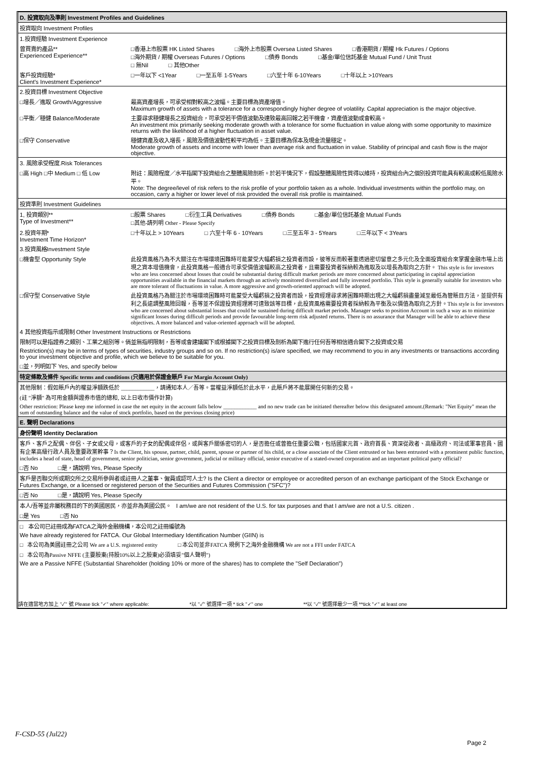D. 投資取向及準則 Investment Profiles and Guidelines
投資取向 Investment Profiles
1.投資經驗 Investment Experience
曾買賣的產品**
Experienced Experience**
□香港上市股票 HK Listed Shares □海外上市股票 Oversea Listed Shares □香港期貨 / 期權 Hk Futures / Options
□海外期貨 / 期權 Overseas Futures / Options □債券 Bonds □基金/單位信託基金 Mutual Fund / Unit Trust
□ 無Nil □ 其他Other
客戶投資經驗*
Client's Investment Experience*
□一年以下 <1Year □一至五年 1-5Years □六至十年 6-10Years □十年以上 >10Years
2.投資目標 Investment Objective
□增長／進取 Growth/Aggressive 最高資產增長，可承受相對較高之波幅。主要目標為資產增值。
Maximum growth of assets with a tolerance for a correspondingly higher degree of volatility. Capital appreciation is the major objective.
□平衡／穩健 Balance/Moderate 主要尋求穩健增長之投資組合，可承受若干價值波動及達致最高回報之若干機會，資產值波動或會較高。
An investment mix primarily seeking moderate growth with a tolerance for some fluctuation in value along with some opportunity to maximize returns with the likelihood of a higher fluctuation in asset value.
□保守 Conservative 穩健資產及收入增長，風險及價值波動性較平均為低。主要目標為保本及現金流量穩定。
Moderate growth of assets and income with lower than average risk and fluctuation in value. Stability of principal and cash flow is the major objective.
3. 風險承受程度.Risk Tolerances
□高 High □中 Medium □ 低 Low 附註：風險程度／水平指閣下投資組合之整體風險剖析。於若干情況下，假設整體風險性質得以維持，投資組合內之個別投資可能具有較高或較低風險水平。
Note: The degree/level of risk refers to the risk profile of your portfolio taken as a whole. Individual investments within the portfolio may, on occasion, carry a higher or lower level of risk provided the overall risk profile is maintained.
投資準則 Investment Guidelines
1, 投資類別**
Type of Investment**
□股票 Shares □衍生工具 Derivatives □債券 Bonds □基金/單位信託基金 Mutual Funds
□其他-請列明 Other - Please Specify
2.投資年期*
Investment Time Horizon*
□十年以上 > 10Years □ 六至十年 6 - 10Years □三至五年 3 - 5Years □三年以下 < 3Years
3.投資風格Investment Style
□機會型 Opportunity Style 此投資風格乃為不大關注在市場環境困難時可能蒙受大幅虧損之投資者而設，彼等反而較著重透過密切留意之多元化及全面投資組合來掌握金融市場上出現之資本增值機會，此投資風格一般適合可承受價值波幅較高之投資者，且需要投資者採納較為進取及以增長為取向之方針。 This style is for investors who are less concerned about losses that could be substantial during difficult market periods are more concerned about participating in capital appreciation opportunities available in the financial markets through an actively monitored diversified and fully invested portfolio. This style is generally suitable for investors who are more tolerant of fluctuations in value. A more aggressive and growth-oriented approach will be adopted.
□保守型 Conservative Style 此投資風格乃為關注於市場環境困難時可能蒙受大幅虧損之投資者而設，投資經理尋求將困難時期出現之大幅虧損盡量減至最低為管賬目方法，並提供有利之長遠調整風險回報，吾等並不保證投資經理將可達致該等目標，此投資風格需要投資者採納較為平衡及以價值為取向之方針。This style is for investors who are concerned about substantial losses that could be sustained during difficult market periods. Manager seeks to position Account in such a way as to minimize significant losses during difficult periods and provide favourable long-term risk adjusted returns. There is no assurance that Manager will be able to achieve these objectives. A more balanced and value-oriented approach will be adopted.
4 其他投資指示或限制 Other Investment Instructions or Restrictions
限制可以是指證券之類別、工業之組別等。倘並無指明限制，吾等或會建議閣下或根據閣下之投資目標及剖析為閣下進行任何吾等相信適合閣下之投資或交易
Restriction(s) may be in terms of types of securities, industry groups and so on. If no restriction(s) is/are specified, we may recommend to you in any investments or transactions according to your investment objective and profile, which we believe to be suitable for you.
□並，列明如下 Yes, and specify below
特定條款及條件 Specific terms and conditions (只適用於保證金賬戶 For Margin Account Only)
其他限制：假如賬戶內的權益淨額跌低於 ____________，請通知本人／吾等。當權益淨額低於此水平，此賬戶將不能展開任何新的交易。
(註 "淨額" 為可用金額與證券市值的總和, 以上日收市價作計算)
Other restriction: Please keep me informed in case the net equity in the account falls below ____________ and no new trade can be initiated thereafter below this designated amount.(Remark: "Net Equity" mean the sum of outstanding balance and the value of stock portfolio, based on the previous closing price)
E. 聲明 Declarations
身份聲明 Identity Declaration
客戶、客戶之配偶、伴侶、子女或父母，或客戶的子女的配偶或伴侶，或與客戶關係密切的人，是否擔任或曾擔任重要公職，包括國家元首、政府首長、資深從政者、高級政府、司法或軍事官員、國有企業高級行政人員及重要政黨幹事？Is the Client, his spouse, partner, child, parent, spouse or partner of his child, or a close associate of the Client entrusted or has been entrusted with a prominent public function, includes a head of state, head of government, senior politician, senior government, judicial or military official, senior executive of a stated-owned corporation and an important political party official?
□否 No □是，請說明 Yes, Please Specify
客戶是否聯交所或期交所之交易所參與者或註冊人之董事、僱員或認可人士? Is the Client a director or employee or accredited person of an exchange participant of the Stock Exchange or Futures Exchange, or a licensed or registered person of the Securities and Futures Commission ("SFC")?
□否 No □是，請說明 Yes, Please Specify
本人/吾等並非屬稅務目的下的美國居民，亦並非為美國公民。 I am/we are not resident of the U.S. for tax purposes and that I am/we are not a U.S. citizen .
□是 Yes □否 No
□ 本公司已註冊成為FATCA之海外金融機構，本公司之註冊編號為
We have already registered for FATCA. Our Global Intermediary Identification Number (GIIN) is
□ 本公司為美國註冊之公司 We are a U.S. registered entity □ 本公司並非FATCA 規例下之海外金融機構 We are not a FFI under FATCA
□ 本公司為Passive NFFE (主要股東(持股10%以上之股東)必須填妥"個人聲明")
We are a Passive NFFE (Substantial Shareholder (holding 10% or more of the shares) has to complete the "Self Declaration")
請在適當地方加上 "✓" 號 Please tick "✓" where applicable: *以 "✓" 號選擇一項 * tick "✓" one **以 "✓" 號選擇最少一項 **tick "✓" at least one
F-CSD-55 (Jul22)
Page 2